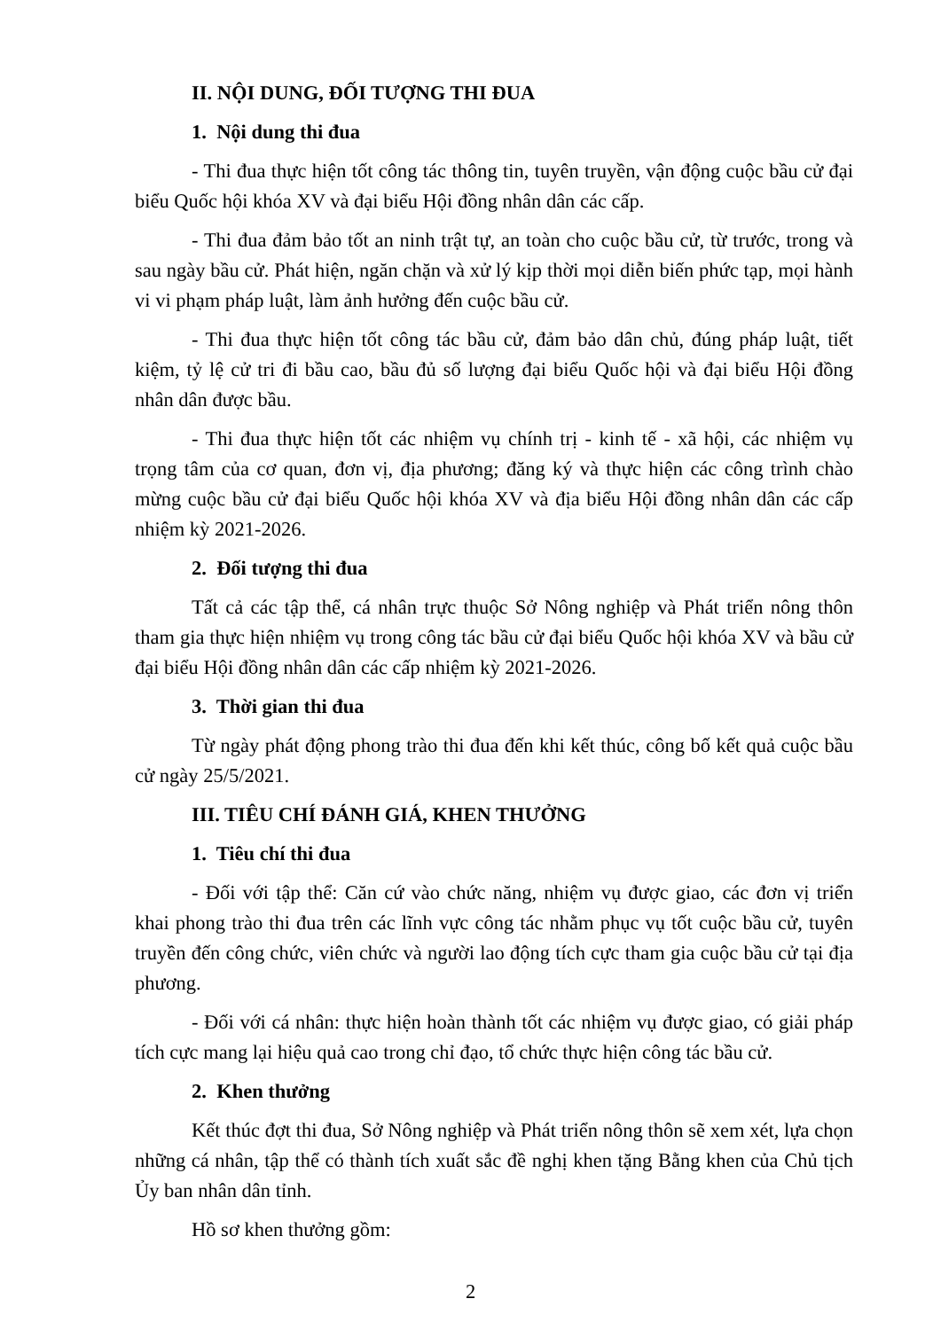II. NỘI DUNG, ĐỐI TƯỢNG THI ĐUA
1. Nội dung thi đua
- Thi đua thực hiện tốt công tác thông tin, tuyên truyền, vận động cuộc bầu cử đại biểu Quốc hội khóa XV và đại biểu Hội đồng nhân dân các cấp.
- Thi đua đảm bảo tốt an ninh trật tự, an toàn cho cuộc bầu cử, từ trước, trong và sau ngày bầu cử. Phát hiện, ngăn chặn và xử lý kịp thời mọi diễn biến phức tạp, mọi hành vi vi phạm pháp luật, làm ảnh hưởng đến cuộc bầu cử.
- Thi đua thực hiện tốt công tác bầu cử, đảm bảo dân chủ, đúng pháp luật, tiết kiệm, tỷ lệ cử tri đi bầu cao, bầu đủ số lượng đại biểu Quốc hội và đại biểu Hội đồng nhân dân được bầu.
- Thi đua thực hiện tốt các nhiệm vụ chính trị - kinh tế - xã hội, các nhiệm vụ trọng tâm của cơ quan, đơn vị, địa phương; đăng ký và thực hiện các công trình chào mừng cuộc bầu cử đại biểu Quốc hội khóa XV và địa biểu Hội đồng nhân dân các cấp nhiệm kỳ 2021-2026.
2. Đối tượng thi đua
Tất cả các tập thể, cá nhân trực thuộc Sở Nông nghiệp và Phát triển nông thôn tham gia thực hiện nhiệm vụ trong công tác bầu cử đại biểu Quốc hội khóa XV và bầu cử đại biểu Hội đồng nhân dân các cấp nhiệm kỳ 2021-2026.
3. Thời gian thi đua
Từ ngày phát động phong trào thi đua đến khi kết thúc, công bố kết quả cuộc bầu cử ngày 25/5/2021.
III. TIÊU CHÍ ĐÁNH GIÁ, KHEN THƯỞNG
1. Tiêu chí thi đua
- Đối với tập thể: Căn cứ vào chức năng, nhiệm vụ được giao, các đơn vị triển khai phong trào thi đua trên các lĩnh vực công tác nhằm phục vụ tốt cuộc bầu cử, tuyên truyền đến công chức, viên chức và người lao động tích cực tham gia cuộc bầu cử tại địa phương.
- Đối với cá nhân: thực hiện hoàn thành tốt các nhiệm vụ được giao, có giải pháp tích cực mang lại hiệu quả cao trong chỉ đạo, tổ chức thực hiện công tác bầu cử.
2. Khen thưởng
Kết thúc đợt thi đua, Sở Nông nghiệp và Phát triển nông thôn sẽ xem xét, lựa chọn những cá nhân, tập thể có thành tích xuất sắc đề nghị khen tặng Bằng khen của Chủ tịch Ủy ban nhân dân tỉnh.
Hồ sơ khen thưởng gồm:
2